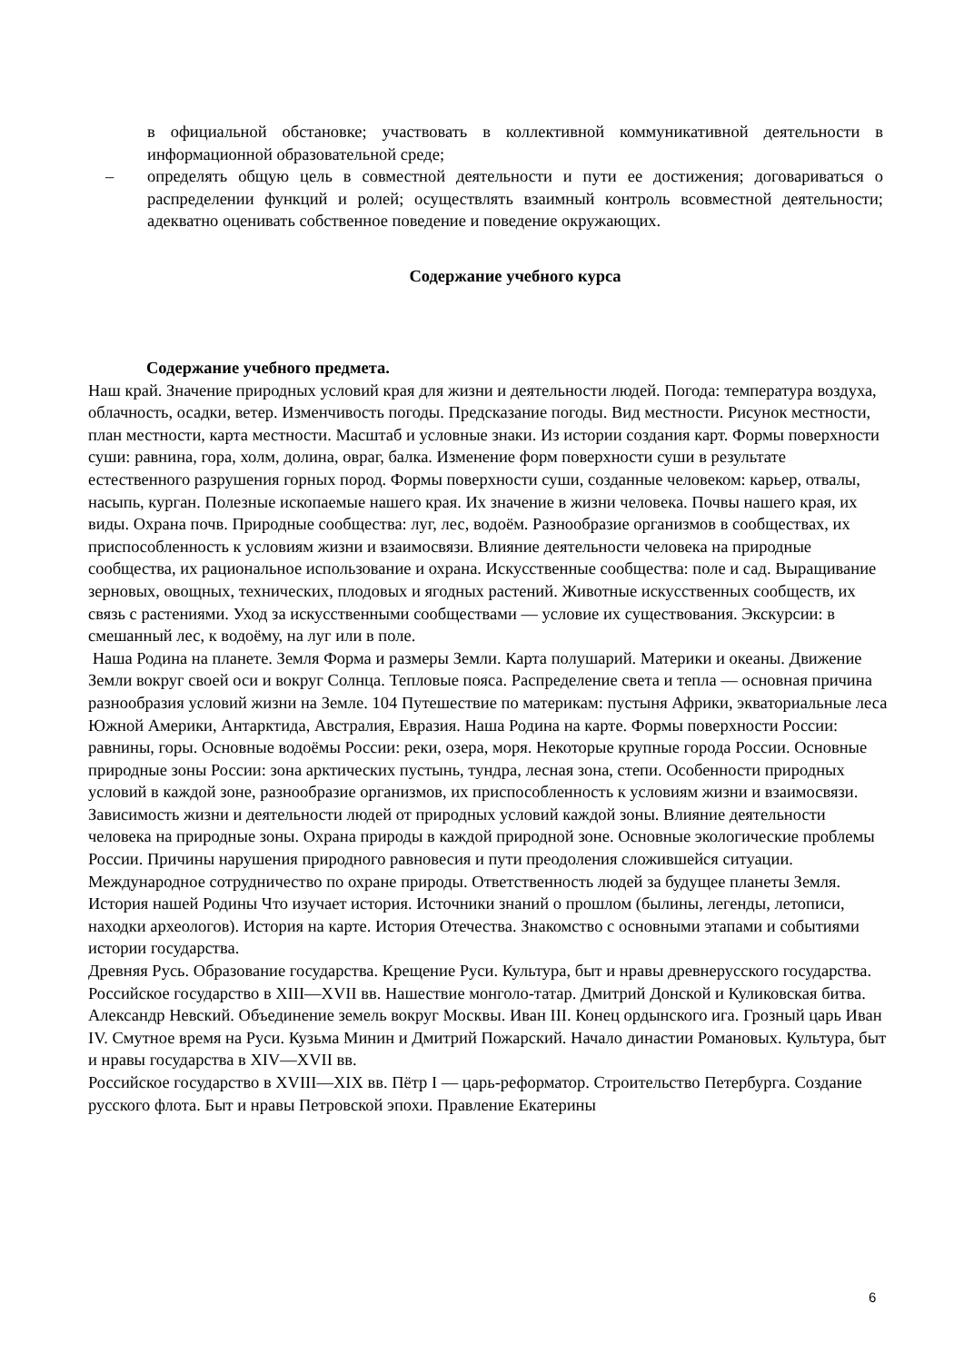в официальной обстановке; участвовать в коллективной коммуникативной деятельности в информационной образовательной среде;
– определять общую цель в совместной деятельности и пути ее достижения; договариваться о распределении функций и ролей; осуществлять взаимный контроль всовместной деятельности; адекватно оценивать собственное поведение и поведение окружающих.
Содержание учебного курса
Содержание учебного предмета.
Наш край. Значение природных условий края для жизни и деятельности людей. Погода: температура воздуха, облачность, осадки, ветер. Изменчивость погоды. Предсказание погоды. Вид местности. Рисунок местности, план местности, карта местности. Масштаб и условные знаки. Из истории создания карт. Формы поверхности суши: равнина, гора, холм, долина, овраг, балка. Изменение форм поверхности суши в результате естественного разрушения горных пород. Формы поверхности суши, созданные человеком: карьер, отвалы, насыпь, курган. Полезные ископаемые нашего края. Их значение в жизни человека. Почвы нашего края, их виды. Охрана почв. Природные сообщества: луг, лес, водоём. Разнообразие организмов в сообществах, их приспособленность к условиям жизни и взаимосвязи. Влияние деятельности человека на природные сообщества, их рациональное использование и охрана. Искусственные сообщества: поле и сад. Выращивание зерновых, овощных, технических, плодовых и ягодных растений. Животные искусственных сообществ, их связь с растениями. Уход за искусственными сообществами — условие их существования. Экскурсии: в смешанный лес, к водоёму, на луг или в поле.
Наша Родина на планете. Земля Форма и размеры Земли. Карта полушарий. Материки и океаны. Движение Земли вокруг своей оси и вокруг Солнца. Тепловые пояса. Распределение света и тепла — основная причина разнообразия условий жизни на Земле. 104 Путешествие по материкам: пустыня Африки, экваториальные леса Южной Америки, Антарктида, Австралия, Евразия. Наша Родина на карте. Формы поверхности России: равнины, горы. Основные водоёмы России: реки, озера, моря. Некоторые крупные города России. Основные природные зоны России: зона арктических пустынь, тундра, лесная зона, степи. Особенности природных условий в каждой зоне, разнообразие организмов, их приспособленность к условиям жизни и взаимосвязи. Зависимость жизни и деятельности людей от природных условий каждой зоны. Влияние деятельности человека на природные зоны. Охрана природы в каждой природной зоне. Основные экологические проблемы России. Причины нарушения природного равновесия и пути преодоления сложившейся ситуации. Международное сотрудничество по охране природы. Ответственность людей за будущее планеты Земля. История нашей Родины Что изучает история. Источники знаний о прошлом (былины, легенды, летописи, находки археологов). История на карте. История Отечества. Знакомство с основными этапами и событиями истории государства.
Древняя Русь. Образование государства. Крещение Руси. Культура, быт и нравы древнерусского государства.
Российское государство в XIII—XVII вв. Нашествие монголо-татар. Дмитрий Донской и Куликовская битва. Александр Невский. Объединение земель вокруг Москвы. Иван III. Конец ордынского ига. Грозный царь Иван IV. Смутное время на Руси. Кузьма Минин и Дмитрий Пожарский. Начало династии Романовых. Культура, быт и нравы государства в XIV—XVII вв.
Российское государство в XVIII—XIX вв. Пётр I — царь-реформатор. Строительство Петербурга. Создание русского флота. Быт и нравы Петровской эпохи. Правление Екатерины
6